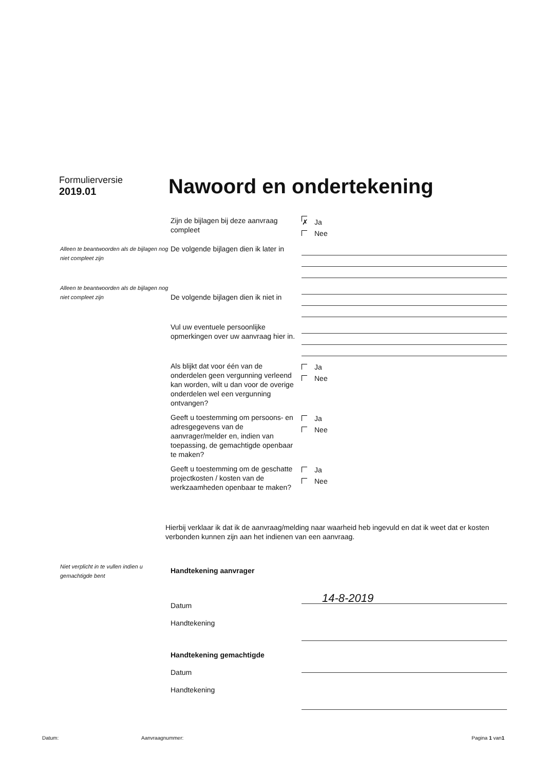Formulierversie
2019.01
Nawoord en ondertekening
Zijn de bijlagen bij deze aanvraag compleet
✗ Ja
Nee
Alleen te beantwoorden als de bijlagen nog niet compleet zijn
De volgende bijlagen dien ik later in
Alleen te beantwoorden als de bijlagen nog niet compleet zijn
De volgende bijlagen dien ik niet in
Vul uw eventuele persoonlijke opmerkingen over uw aanvraag hier in.
Als blijkt dat voor één van de onderdelen geen vergunning verleend kan worden, wilt u dan voor de overige onderdelen wel een vergunning ontvangen?
Ja
Nee
Geeft u toestemming om persoons- en adresgegevens van de aanvrager/melder en, indien van toepassing, de gemachtigde openbaar te maken?
Ja
Nee
Geeft u toestemming om de geschatte projectkosten / kosten van de werkzaamheden openbaar te maken?
Ja
Nee
Hierbij verklaar ik dat ik de aanvraag/melding naar waarheid heb ingevuld en dat ik weet dat er kosten verbonden kunnen zijn aan het indienen van een aanvraag.
Niet verplicht in te vullen indien u gemachtigde bent
Handtekening aanvrager
Datum
Handtekening
14-8-2019
Handtekening gemachtigde
Datum
Handtekening
Datum: Aanvraagnummer: Pagina 1 van1